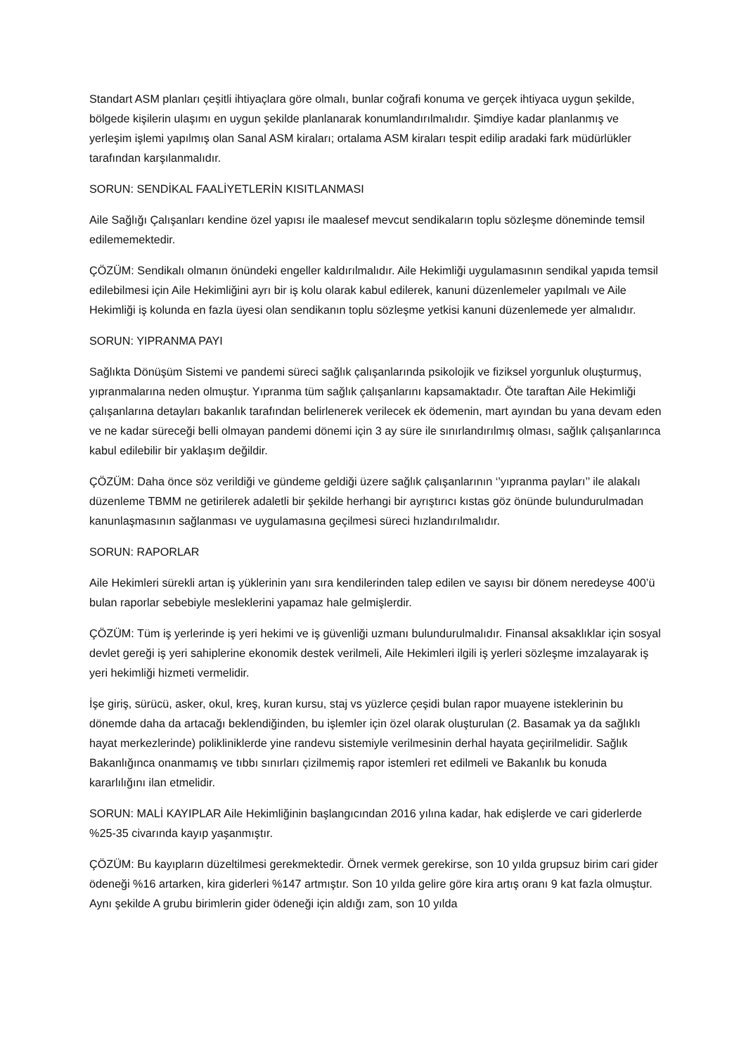Standart ASM planları çeşitli ihtiyaçlara göre olmalı, bunlar coğrafi konuma ve gerçek ihtiyaca uygun şekilde, bölgede kişilerin ulaşımı en uygun şekilde planlanarak konumlandırılmalıdır. Şimdiye kadar planlanmış ve yerleşim işlemi yapılmış olan Sanal ASM kiraları; ortalama ASM kiraları tespit edilip aradaki fark müdürlükler tarafından karşılanmalıdır.
SORUN: SENDİKAL FAALİYETLERİN KISITLANMASI
Aile Sağlığı Çalışanları kendine özel yapısı ile maalesef mevcut sendikaların toplu sözleşme döneminde temsil edilememektedir.
ÇÖZÜM: Sendikalı olmanın önündeki engeller kaldırılmalıdır. Aile Hekimliği uygulamasının sendikal yapıda temsil edilebilmesi için Aile Hekimliğini ayrı bir iş kolu olarak kabul edilerek, kanuni düzenlemeler yapılmalı ve Aile Hekimliği iş kolunda en fazla üyesi olan sendikanın toplu sözleşme yetkisi kanuni düzenlemede yer almalıdır.
SORUN: YIPRANMA PAYI
Sağlıkta Dönüşüm Sistemi ve pandemi süreci sağlık çalışanlarında psikolojik ve fiziksel yorgunluk oluşturmuş, yıpranmalarına neden olmuştur. Yıpranma tüm sağlık çalışanlarını kapsamaktadır. Öte taraftan Aile Hekimliği çalışanlarına detayları bakanlık tarafından belirlenerek verilecek ek ödemenin, mart ayından bu yana devam eden ve ne kadar süreceği belli olmayan pandemi dönemi için 3 ay süre ile sınırlandırılmış olması, sağlık çalışanlarınca kabul edilebilir bir yaklaşım değildir.
ÇÖZÜM: Daha önce söz verildiği ve gündeme geldiği üzere sağlık çalışanlarının ‘’yıpranma payları’’ ile alakalı düzenleme TBMM ne getirilerek adaletli bir şekilde herhangi bir ayrıştırıcı kıstas göz önünde bulundurulmadan kanunlaşmasının sağlanması ve uygulamasına geçilmesi süreci hızlandırılmalıdır.
SORUN: RAPORLAR
Aile Hekimleri sürekli artan iş yüklerinin yanı sıra kendilerinden talep edilen ve sayısı bir dönem neredeyse 400’ü bulan raporlar sebebiyle mesleklerini yapamaz hale gelmişlerdir.
ÇÖZÜM: Tüm iş yerlerinde iş yeri hekimi ve iş güvenliği uzmanı bulundurulmalıdır. Finansal aksaklıklar için sosyal devlet gereği iş yeri sahiplerine ekonomik destek verilmeli, Aile Hekimleri ilgili iş yerleri sözleşme imzalayarak iş yeri hekimliği hizmeti vermelidir.
İşe giriş, sürücü, asker, okul, kreş, kuran kursu, staj vs yüzlerce çeşidi bulan rapor muayene isteklerinin bu dönemde daha da artacağı beklendiğinden, bu işlemler için özel olarak oluşturulan (2. Basamak ya da sağlıklı hayat merkezlerinde) polikliniklerde yine randevu sistemiyle verilmesinin derhal hayata geçirilmelidir. Sağlık Bakanlığınca onanmamış ve tıbbı sınırları çizilmemiş rapor istemleri ret edilmeli ve Bakanlık bu konuda kararlılığını ilan etmelidir.
SORUN: MALİ KAYIPLAR Aile Hekimliğinin başlangıcından 2016 yılına kadar, hak edişlerde ve cari giderlerde %25-35 civarında kayıp yaşanmıştır.
ÇÖZÜM: Bu kayıpların düzeltilmesi gerekmektedir. Örnek vermek gerekirse, son 10 yılda grupsuz birim cari gider ödeneği %16 artarken, kira giderleri %147 artmıştır. Son 10 yılda gelire göre kira artış oranı 9 kat fazla olmuştur. Aynı şekilde A grubu birimlerin gider ödeneği için aldığı zam, son 10 yılda